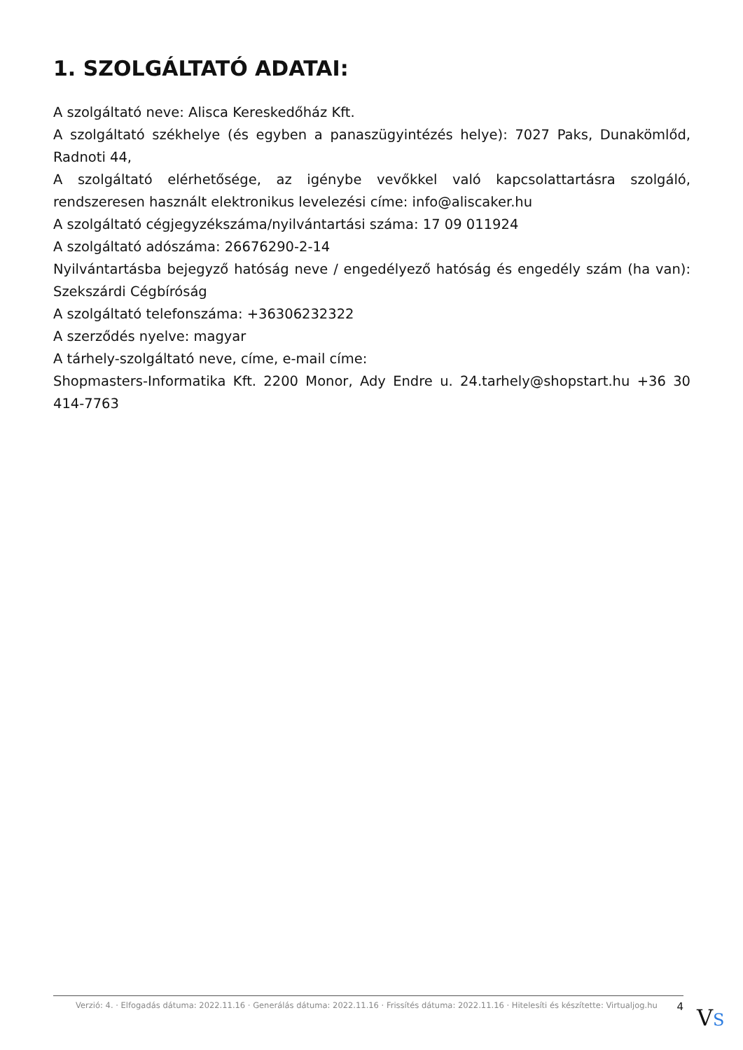1. SZOLGÁLTATÓ ADATAI:
A szolgáltató neve: Alisca Kereskedőház Kft.
A szolgáltató székhelye (és egyben a panaszügyintézés helye): 7027 Paks, Dunakömlőd, Radnoti 44,
A szolgáltató elérhetősége, az igénybe vevőkkel való kapcsolattartásra szolgáló, rendszeresen használt elektronikus levelezési címe: info@aliscaker.hu
A szolgáltató cégjegyzékszáma/nyilvántartási száma: 17 09 011924
A szolgáltató adószáma: 26676290-2-14
Nyilvántartásba bejegyző hatóság neve / engedélyező hatóság és engedély szám (ha van): Szekszárdi Cégbíróság
A szolgáltató telefonszáma: +36306232322
A szerződés nyelve: magyar
A tárhely-szolgáltató neve, címe, e-mail címe:
Shopmasters-Informatika Kft. 2200 Monor, Ady Endre u. 24.tarhely@shopstart.hu +36 30 414-7763
Verzió: 4. · Elfogadás dátuma: 2022.11.16 · Generálás dátuma: 2022.11.16 · Frissítés dátuma: 2022.11.16 · Hitelesíti és készítette: Virtualjog.hu 4
VS